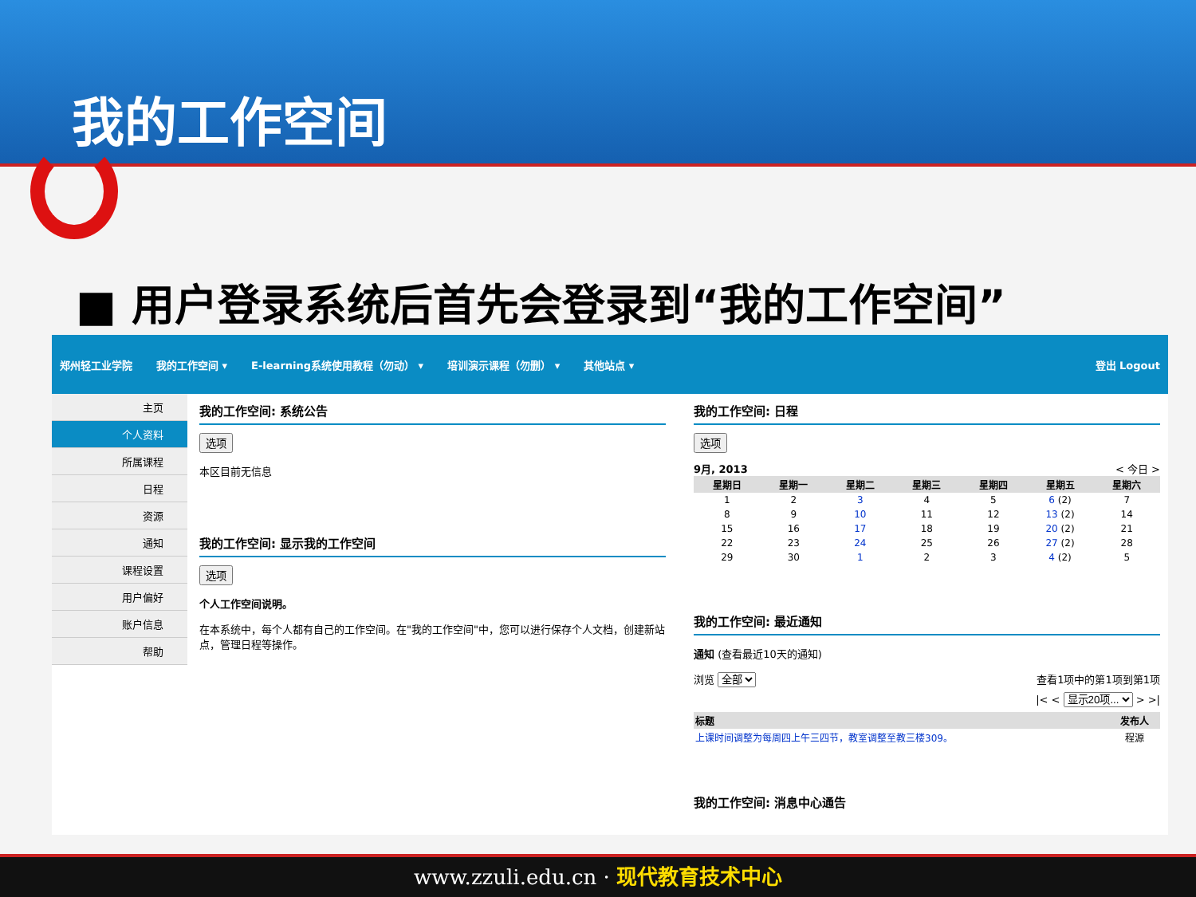我的工作空间
■ 用户登录系统后首先会登录到“我的工作空间”
郑州轻工业学院 我的工作空间 ▾ E-learning系统使用教程（勿动） ▾ 培训演示课程（勿删） ▾ 其他站点 ▾ 登出 Logout
主页
个人资料
所属课程
日程
资源
通知
课程设置
用户偏好
账户信息
帮助
我的工作空间: 系统公告
选项
本区目前无信息
我的工作空间: 显示我的工作空间
选项
个人工作空间说明。
在本系统中，每个人都有自己的工作空间。在"我的工作空间"中，您可以进行保存个人文档，创建新站点，管理日程等操作。
我的工作空间: 日程
选项
9月, 2013 < 今日 >
| 星期日 | 星期一 | 星期二 | 星期三 | 星期四 | 星期五 | 星期六 |
| --- | --- | --- | --- | --- | --- | --- |
| 1 | 2 | 3 | 4 | 5 | 6 (2) | 7 |
| 8 | 9 | 10 | 11 | 12 | 13 (2) | 14 |
| 15 | 16 | 17 | 18 | 19 | 20 (2) | 21 |
| 22 | 23 | 24 | 25 | 26 | 27 (2) | 28 |
| 29 | 30 | 1 | 2 | 3 | 4 (2) | 5 |
我的工作空间: 最近通知
通知 (查看最近10天的通知)
浏览 全部 查看1项中的第1项到第1项
|< < 显示20项... > >|
| 标题 | 发布人 |
| --- | --- |
| 上课时间调整为每周四上午三四节，教室调整至教三楼309。 | 程源 |
我的工作空间: 消息中心通告
www.zzuli.edu.cn · 现代教育技术中心